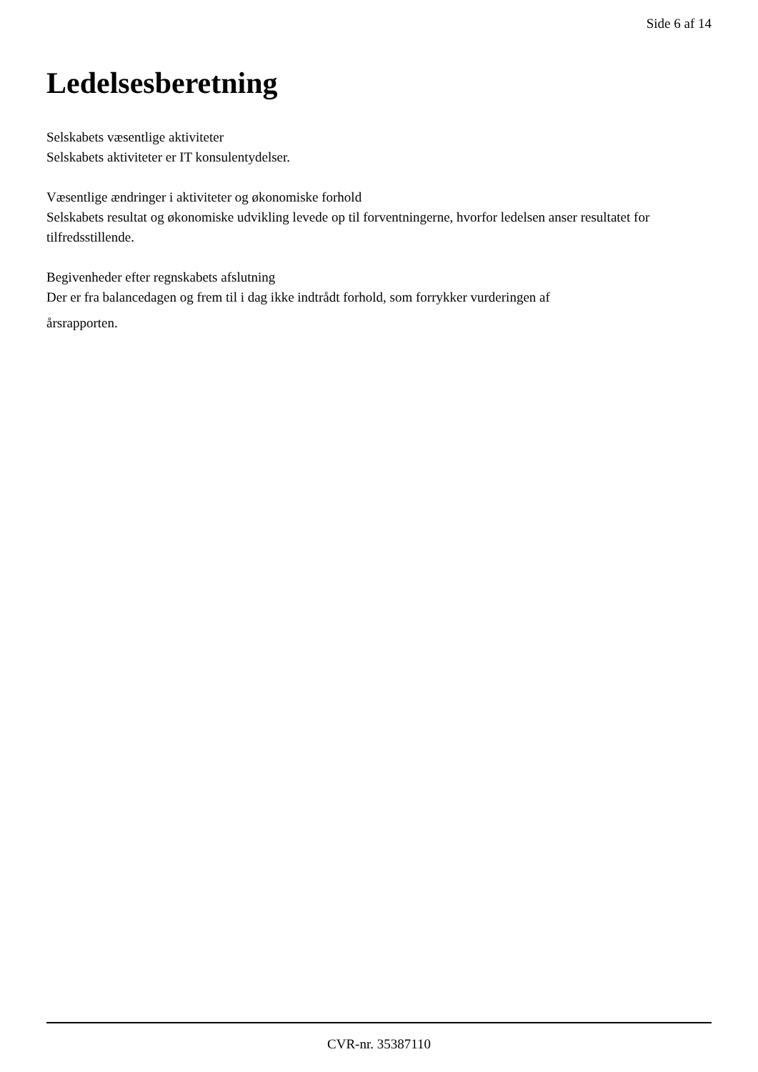Side 6 af 14
Ledelsesberetning
Selskabets væsentlige aktiviteter
Selskabets aktiviteter er IT konsulentydelser.
Væsentlige ændringer i aktiviteter og økonomiske forhold
Selskabets resultat og økonomiske udvikling levede op til forventningerne, hvorfor ledelsen anser resultatet for tilfredsstillende.
Begivenheder efter regnskabets afslutning
Der er fra balancedagen og frem til i dag ikke indtrådt forhold, som forrykker vurderingen af
årsrapporten.
CVR-nr. 35387110